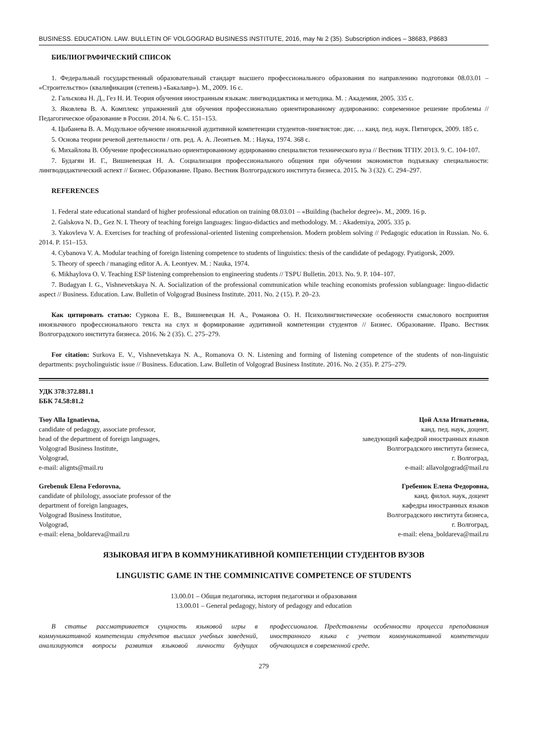BUSINESS. EDUCATION. LAW. BULLETIN OF VOLGOGRAD BUSINESS INSTITUTE, 2016, may № 2 (35). Subscription indices – 38683, P8683
БИБЛИОГРАФИЧЕСКИЙ СПИСОК
1. Федеральный государственный образовательный стандарт высшего профессионального образования по направлению подготовки 08.03.01 – «Строительство» (квалификация (степень) «Бакалавр»). М., 2009. 16 с.
2. Гальскова Н. Д., Гез Н. И. Теория обучения иностранным языкам: лингводидактика и методика. М. : Академия, 2005. 335 с.
3. Яковлева В. А. Комплекс упражнений для обучения профессионально ориентированному аудированию: современное решение проблемы // Педагогическое образование в России. 2014. № 6. С. 151–153.
4. Цыбанева В. А. Модульное обучение иноязычной аудитивной компетенции студентов-лингвистов: дис. … канд. пед. наук. Пятигорск, 2009. 185 с.
5. Основа теории речевой деятельности / отв. ред. А. А. Леонтьев. М. : Наука, 1974. 368 с.
6. Михайлова В. Обучение профессионально ориентированному аудированию специалистов технического вуза // Вестник ТГПУ. 2013. 9. С. 104-107.
7. Будагян И. Г., Вишневецкая Н. А. Социализация профессионального общения при обучении экономистов подъязыку специальности: лингводидактический аспект // Бизнес. Образование. Право. Вестник Волгоградского института бизнеса. 2015. № 3 (32). С. 294–297.
REFERENCES
1. Federal state educational standard of higher professional education on training 08.03.01 – «Building (bachelor degree)». M., 2009. 16 p.
2. Galskova N. D., Gez N. I. Theory of teaching foreign languages: linguo-didactics and methodology. M. : Akademiya, 2005. 335 p.
3. Yakovleva V. A. Exercises for teaching of professional-oriented listening comprehension. Modern problem solving // Pedagogic education in Russian. No. 6. 2014. P. 151–153.
4. Cybanova V. A. Modular teaching of foreign listening competence to students of linguistics: thesis of the candidate of pedagogy. Pyatigorsk, 2009.
5. Theory of speech / managing editor A. A. Leontyev. M. : Nauka, 1974.
6. Mikhaylova O. V. Teaching ESP listening comprehension to engineering students // TSPU Bulletin. 2013. No. 9. P. 104–107.
7. Budagyan I. G., Vishnevetskaya N. A. Socialization of the professional communication while teaching economists profession sublanguage: linguo-didactic aspect // Business. Education. Law. Bulletin of Volgograd Business Institute. 2011. No. 2 (15). P. 20–23.
Как цитировать статью: Суркова Е. В., Вишневецкая Н. А., Романова О. Н. Психолингвистические особенности смыслового восприятия иноязычного профессионального текста на слух и формирование аудитивной компетенции студентов // Бизнес. Образование. Право. Вестник Волгоградского института бизнеса. 2016. № 2 (35). С. 275–279.
For citation: Surkova E. V., Vishnevetskaya N. A., Romanova O. N. Listening and forming of listening competence of the students of non-linguistic departments: psycholinguistic issue // Business. Education. Law. Bulletin of Volgograd Business Institute. 2016. No. 2 (35). P. 275–279.
УДК 378:372.881.1
ББК 74.58:81.2
Tsoy Alla Ignatievna,
candidate of pedagogy, associate professor,
head of the department of foreign languages,
Volgograd Business Institute,
Volgograd,
e-mail: alignts@mail.ru
Цой Алла Игнатьевна,
канд. пед. наук, доцент,
заведующий кафедрой иностранных языков
Волгоградского института бизнеса,
г. Волгоград,
e-mail: allavolgograd@mail.ru
Grebenuk Elena Fedorovna,
candidate of philology, associate professor of the
department of foreign languages,
Volgograd Business Institutue,
Volgograd,
e-mail: elena_boldareva@mail.ru
Гребенюк Елена Федоровна,
канд. филол. наук, доцент
кафедры иностранных языков
Волгоградского института бизнеса,
г. Волгоград,
e-mail: elena_boldareva@mail.ru
ЯЗЫКОВАЯ ИГРА В КОММУНИКАТИВНОЙ КОМПЕТЕНЦИИ СТУДЕНТОВ ВУЗОВ
LINGUISTIC GAME IN THE COMMINICATIVE COMPETENCE OF STUDENTS
13.00.01 – Общая педагогика, история педагогики и образования
13.00.01 – General pedagogy, history of pedagogy and education
В статье рассматривается сущность языковой игры в коммуникативной компетенции студентов высших учебных заведений, анализируются вопросы развития языковой личности будущих профессионалов. Представлены особенности процесса преподавания иностранного языка с учетом коммуникативной компетенции обучающихся в современной среде.
279